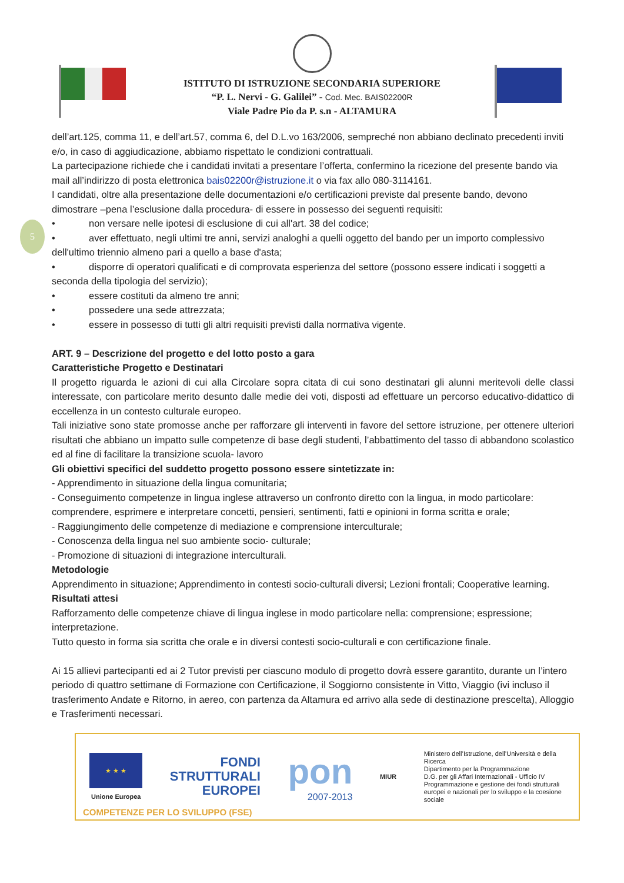ISTITUTO DI ISTRUZIONE SECONDARIA SUPERIORE
“P. L. Nervi - G. Galilei” - Cod. Mec. BAIS02200R
Viale Padre Pio da P. s.n - ALTAMURA
5
dell’art.125, comma 11, e dell’art.57, comma 6, del D.L.vo 163/2006, sempreché non abbiano declinato precedenti inviti e/o, in caso di aggiudicazione, abbiamo rispettato le condizioni contrattuali.
La partecipazione richiede che i candidati invitati a presentare l’offerta, confermino la ricezione del presente bando via mail all’indirizzo di posta elettronica bais02200r@istruzione.it o via fax allo 080-3114161.
I candidati, oltre alla presentazione delle documentazioni e/o certificazioni previste dal presente bando, devono dimostrare –pena l’esclusione dalla procedura- di essere in possesso dei seguenti requisiti:
• non versare nelle ipotesi di esclusione di cui all'art. 38 del codice;
• aver effettuato, negli ultimi tre anni, servizi analoghi a quelli oggetto del bando per un importo complessivo dell'ultimo triennio almeno pari a quello a base d'asta;
• disporre di operatori qualificati e di comprovata esperienza del settore (possono essere indicati i soggetti a seconda della tipologia del servizio);
• essere costituti da almeno tre anni;
• possedere una sede attrezzata;
• essere in possesso di tutti gli altri requisiti previsti dalla normativa vigente.
ART. 9 – Descrizione del progetto e del lotto posto a gara
Caratteristiche Progetto e Destinatari
Il progetto riguarda le azioni di cui alla Circolare sopra citata di cui sono destinatari gli alunni meritevoli delle classi interessate, con particolare merito desunto dalle medie dei voti, disposti ad effettuare un percorso educativo-didattico di eccellenza in un contesto culturale europeo.
Tali iniziative sono state promosse anche per rafforzare gli interventi in favore del settore istruzione, per ottenere ulteriori risultati che abbiano un impatto sulle competenze di base degli studenti, l’abbattimento del tasso di abbandono scolastico ed al fine di facilitare la transizione scuola- lavoro
Gli obiettivi specifici del suddetto progetto possono essere sintetizzate in:
- Apprendimento in situazione della lingua comunitaria;
- Conseguimento competenze in lingua inglese attraverso un confronto diretto con la lingua, in modo particolare: comprendere, esprimere e interpretare concetti, pensieri, sentimenti, fatti e opinioni in forma scritta e orale;
- Raggiungimento delle competenze di mediazione e comprensione interculturale;
- Conoscenza della lingua nel suo ambiente socio- culturale;
- Promozione di situazioni di integrazione interculturali.
Metodologie
Apprendimento in situazione; Apprendimento in contesti socio-culturali diversi; Lezioni frontali; Cooperative learning.
Risultati attesi
Rafforzamento delle competenze chiave di lingua inglese in modo particolare nella: comprensione; espressione; interpretazione.
Tutto questo in forma sia scritta che orale e in diversi contesti socio-culturali e con certificazione finale.
Ai 15 allievi partecipanti ed ai 2 Tutor previsti per ciascuno modulo di progetto dovrà essere garantito, durante un l’intero periodo di quattro settimane di Formazione con Certificazione, il Soggiorno consistente in Vitto, Viaggio (ivi incluso il trasferimento Andate e Ritorno, in aereo, con partenza da Altamura ed arrivo alla sede di destinazione prescelta), Alloggio e Trasferimenti necessari.
★ ★ ★
Unione Europea
FONDI
STRUTTURALI
EUROPEI
pon
2007-2013
MIUR
Ministero dell’Istruzione, dell’Università e della Ricerca
Dipartimento per la Programmazione
D.G. per gli Affari Internazionali - Ufficio IV
Programmazione e gestione dei fondi strutturali europei e nazionali per lo sviluppo e la coesione sociale
COMPETENZE PER LO SVILUPPO (FSE)